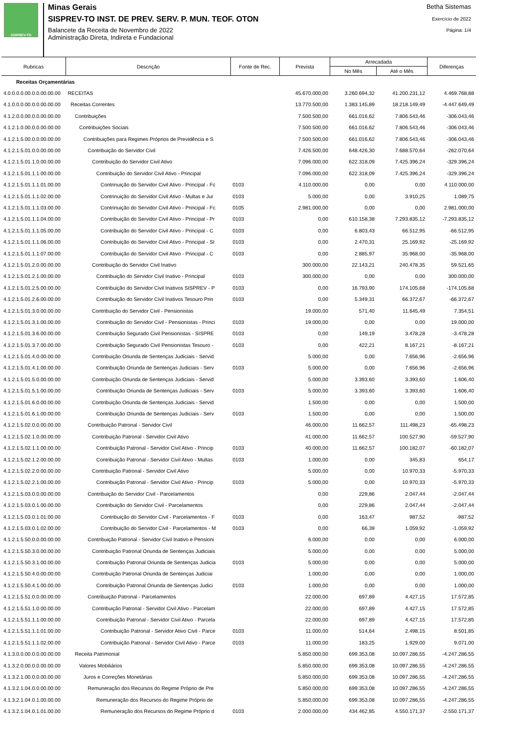SISPREV-TO
Minas Gerais
SISPREV-TO INST. DE PREV. SERV. P. MUN. TEOF. OTON
Balancete da Receita de Novembro de 2022
Administração Direta, Indireta e Fundacional
Betha Sistemas
Exercício de 2022
Página: 1/4
| Rubricas | Descrição | Fonte de Rec. | Prevista | Arrecadada | | Diferenças |
| --- | --- | --- | --- | --- | --- | --- |
| | | | | No Mês | Até o Mês | |
| Receitas Orçamentárias | | | | | | |
| 4.0.0.0.0.00.0.0.00.00.00 | RECEITAS | | 45.670.000,00 | 3.260.694,32 | 41.200.231,12 | 4.469.768,88 |
| 4.1.0.0.0.00.0.0.00.00.00 | Receitas Correntes | | 13.770.500,00 | 1.383.145,89 | 18.218.149,49 | -4.447.649,49 |
| 4.1.2.0.0.00.0.0.00.00.00 | Contribuições | | 7.500.500,00 | 661.016,62 | 7.806.543,46 | -306.043,46 |
| 4.1.2.1.0.00.0.0.00.00.00 | Contribuições Sociais | | 7.500.500,00 | 661.016,62 | 7.806.543,46 | -306.043,46 |
| 4.1.2.1.5.00.0.0.00.00.00 | Contribuições para Regimes Próprios de Previdência e S | | 7.500.500,00 | 661.016,62 | 7.806.543,46 | -306.043,46 |
| 4.1.2.1.5.01.0.0.00.00.00 | Contribuição do Servidor Civil | | 7.426.500,00 | 648.426,30 | 7.688.570,64 | -262.070,64 |
| 4.1.2.1.5.01.1.0.00.00.00 | Contribuição do Servidor Civil Ativo | | 7.096.000,00 | 622.318,09 | 7.425.396,24 | -329.396,24 |
| 4.1.2.1.5.01.1.1.00.00.00 | Contribuição do Servidor Civil Ativo - Principal | | 7.096.000,00 | 622.318,09 | 7.425.396,24 | -329.396,24 |
| 4.1.2.1.5.01.1.1.01.00.00 | Contrinuição do Servidor Civil Ativo - Principal - Fc | 0103 | 4.110.000,00 | 0,00 | 0,00 | 4.110.000,00 |
| 4.1.2.1.5.01.1.1.02.00.00 | Contrinuição do Servidor Civil Ativo - Multas e Jur | 0103 | 5.000,00 | 0,00 | 3.910,25 | 1.089,75 |
| 4.1.2.1.5.01.1.1.03.00.00 | Contrinuição do Servidor Civil Ativo - Principal - Fc | 0105 | 2.981.000,00 | 0,00 | 0,00 | 2.981.000,00 |
| 4.1.2.1.5.01.1.1.04.00.00 | Contribuição do Servidor Civil Ativo - Principal - Pr | 0103 | 0,00 | 610.158,38 | 7.293.835,12 | -7.293.835,12 |
| 4.1.2.1.5.01.1.1.05.00.00 | Contribuição do Servidor Civil Ativo - Principal - C | 0103 | 0,00 | 6.803,43 | 66.512,95 | -66.512,95 |
| 4.1.2.1.5.01.1.1.06.00.00 | Contribuição do Servidor Civil Ativo - Principal - SI | 0103 | 0,00 | 2.470,31 | 25.169,92 | -25.169,92 |
| 4.1.2.1.5.01.1.1.07.00.00 | Contribuição do Servidor Civil Ativo - Principal - C | 0103 | 0,00 | 2.885,97 | 35.968,00 | -35.968,00 |
| 4.1.2.1.5.01.2.0.00.00.00 | Contribuição do Servidor Civil Inativo | | 300.000,00 | 22.143,21 | 240.478,35 | 59.521,65 |
| 4.1.2.1.5.01.2.1.00.00.00 | Contribuição do Servidor Civil Inativo - Principal | 0103 | 300.000,00 | 0,00 | 0,00 | 300.000,00 |
| 4.1.2.1.5.01.2.5.00.00.00 | Contribuição do Servidor Civil Inativos SISPREV - P | 0103 | 0,00 | 16.793,90 | 174.105,68 | -174.105,68 |
| 4.1.2.1.5.01.2.6.00.00.00 | Contribuição do Servidor Civil Inativos Tesouro Prin | 0103 | 0,00 | 5.349,31 | 66.372,67 | -66.372,67 |
| 4.1.2.1.5.01.3.0.00.00.00 | Contribuição do Servidor Civil - Pensionistas | | 19.000,00 | 571,40 | 11.645,49 | 7.354,51 |
| 4.1.2.1.5.01.3.1.00.00.00 | Contribuição do Servidor Civil - Pensionistas - Princi | 0103 | 19.000,00 | 0,00 | 0,00 | 19.000,00 |
| 4.1.2.1.5.01.3.6.00.00.00 | Contribuição Segurado Civil Pensionistas - SISPRE | 0103 | 0,00 | 149,19 | 3.478,28 | -3.478,28 |
| 4.1.2.1.5.01.3.7.00.00.00 | Contribuição Segurado Civil Pensionistas Tesouro - | 0103 | 0,00 | 422,21 | 8.167,21 | -8.167,21 |
| 4.1.2.1.5.01.4.0.00.00.00 | Contribuição Oriunda de Sentenças Judiciais - Servid | | 5.000,00 | 0,00 | 7.656,96 | -2.656,96 |
| 4.1.2.1.5.01.4.1.00.00.00 | Contribuição Oriunda de Sentenças Judiciais - Serv | 0103 | 5.000,00 | 0,00 | 7.656,96 | -2.656,96 |
| 4.1.2.1.5.01.5.0.00.00.00 | Contribuição Oriunda de Sentenças Judiciais - Servid | | 5.000,00 | 3.393,60 | 3.393,60 | 1.606,40 |
| 4.1.2.1.5.01.5.1.00.00.00 | Contribuição Oriunda de Sentenças Judiciais - Serv | 0103 | 5.000,00 | 3.393,60 | 3.393,60 | 1.606,40 |
| 4.1.2.1.5.01.6.0.00.00.00 | Contribuição Oriunda de Sentenças Judiciais - Servid | | 1.500,00 | 0,00 | 0,00 | 1.500,00 |
| 4.1.2.1.5.01.6.1.00.00.00 | Contribuição Oriunda de Sentenças Judiciais - Serv | 0103 | 1.500,00 | 0,00 | 0,00 | 1.500,00 |
| 4.1.2.1.5.02.0.0.00.00.00 | Contribuição Patronal - Servidor Civil | | 46.000,00 | 11.662,57 | 111.498,23 | -65.498,23 |
| 4.1.2.1.5.02.1.0.00.00.00 | Contribuição Patronal - Servidor Civil Ativo | | 41.000,00 | 11.662,57 | 100.527,90 | -59.527,90 |
| 4.1.2.1.5.02.1.1.00.00.00 | Contribuição Patronal - Servidor Civil Ativo - Princip | 0103 | 40.000,00 | 11.662,57 | 100.182,07 | -60.182,07 |
| 4.1.2.1.5.02.1.2.00.00.00 | Contribuição Patronal - Servidor Civil Ativo - Multas | 0103 | 1.000,00 | 0,00 | 345,83 | 654,17 |
| 4.1.2.1.5.02.2.0.00.00.00 | Contribuição Patronal - Servidor Civil Ativo | | 5.000,00 | 0,00 | 10.970,33 | -5.970,33 |
| 4.1.2.1.5.02.2.1.00.00.00 | Contribuição Patronal - Servidor Civil Ativo - Princip | 0103 | 5.000,00 | 0,00 | 10.970,33 | -5.970,33 |
| 4.1.2.1.5.03.0.0.00.00.00 | Contribuição do Servidor Civil - Parcelamentos | | 0,00 | 229,86 | 2.047,44 | -2.047,44 |
| 4.1.2.1.5.03.0.1.00.00.00 | Contribuição do Servidor Civil - Parcelamentos | | 0,00 | 229,86 | 2.047,44 | -2.047,44 |
| 4.1.2.1.5.03.0.1.01.00.00 | Contribuição do Servidor Civil - Parcelamentos - F | 0103 | 0,00 | 163,47 | 987,52 | -987,52 |
| 4.1.2.1.5.03.0.1.02.00.00 | Contribuição do Servidor Civil - Parcelamentos - M | 0103 | 0,00 | 66,39 | 1.059,92 | -1.059,92 |
| 4.1.2.1.5.50.0.0.00.00.00 | Contribuição Patronal - Servidor Civil Inativo e Pensioni | | 6.000,00 | 0,00 | 0,00 | 6.000,00 |
| 4.1.2.1.5.50.3.0.00.00.00 | Contribuição Patronal Oriunda de Sentenças Judiciais | | 5.000,00 | 0,00 | 0,00 | 5.000,00 |
| 4.1.2.1.5.50.3.1.00.00.00 | Contribuição Patronal Oriunda de Sentenças Judicia | 0103 | 5.000,00 | 0,00 | 0,00 | 5.000,00 |
| 4.1.2.1.5.50.4.0.00.00.00 | Contribuição Patronal Oriunda de Sentenças Judiciai | | 1.000,00 | 0,00 | 0,00 | 1.000,00 |
| 4.1.2.1.5.50.4.1.00.00.00 | Contribuição Patronal Oriunda de Sentenças Judici | 0103 | 1.000,00 | 0,00 | 0,00 | 1.000,00 |
| 4.1.2.1.5.51.0.0.00.00.00 | Contribuição Patronal - Parcelamentos | | 22.000,00 | 697,89 | 4.427,15 | 17.572,85 |
| 4.1.2.1.5.51.1.0.00.00.00 | Contribuição Patronal - Servidor Civil Ativo - Parcelam | | 22.000,00 | 697,89 | 4.427,15 | 17.572,85 |
| 4.1.2.1.5.51.1.1.00.00.00 | Contribuição Patronal - Servidor Civil Ativo - Parcela | | 22.000,00 | 697,89 | 4.427,15 | 17.572,85 |
| 4.1.2.1.5.51.1.1.01.00.00 | Contribuição Patronal - Servidor Ativo Civil - Parce | 0103 | 11.000,00 | 514,64 | 2.498,15 | 8.501,85 |
| 4.1.2.1.5.51.1.1.02.00.00 | Contribuição Patronal - Servidor Civil Ativo - Parce | 0103 | 11.000,00 | 183,25 | 1.929,00 | 9.071,00 |
| 4.1.3.0.0.00.0.0.00.00.00 | Receita Patrimonial | | 5.850.000,00 | 699.353,08 | 10.097.286,55 | -4.247.286,55 |
| 4.1.3.2.0.00.0.0.00.00.00 | Valores Mobiliários | | 5.850.000,00 | 699.353,08 | 10.097.286,55 | -4.247.286,55 |
| 4.1.3.2.1.00.0.0.00.00.00 | Juros e Correções Monetárias | | 5.850.000,00 | 699.353,08 | 10.097.286,55 | -4.247.286,55 |
| 4.1.3.2.1.04.0.0.00.00.00 | Remuneração dos Recursos do Regime Próprio de Pre | | 5.850.000,00 | 699.353,08 | 10.097.286,55 | -4.247.286,55 |
| 4.1.3.2.1.04.0.1.00.00.00 | Remuneração dos Recursos do Regime Próprio de | | 5.850.000,00 | 699.353,08 | 10.097.286,55 | -4.247.286,55 |
| 4.1.3.2.1.04.0.1.01.00.00 | Remuneração dos Recursos do Regime Próprio d | 0103 | 2.000.000,00 | 434.462,85 | 4.550.171,37 | -2.550.171,37 |